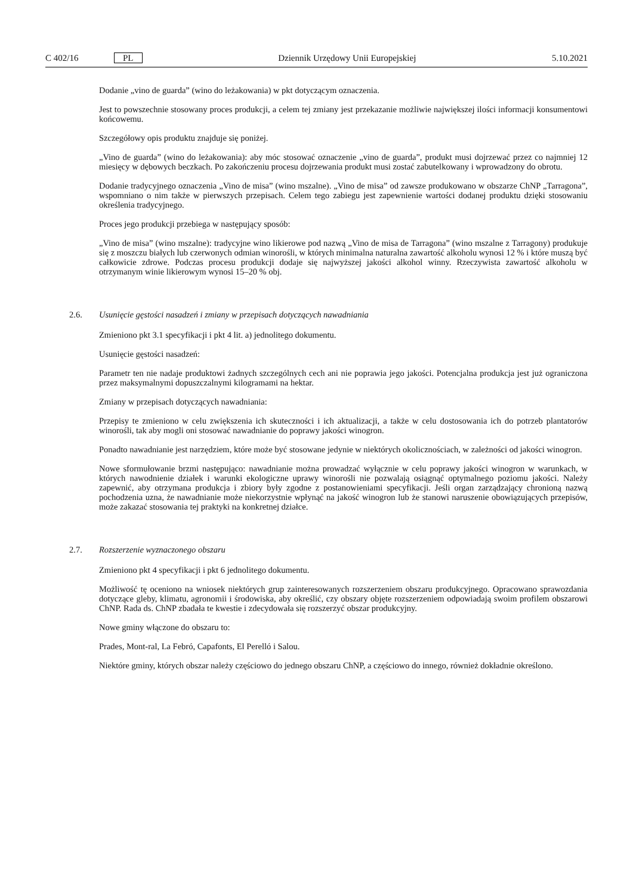C 402/16 PL Dziennik Urzędowy Unii Europejskiej 5.10.2021
Dodanie „vino de guarda” (wino do leżakowania) w pkt dotyczącym oznaczenia.
Jest to powszechnie stosowany proces produkcji, a celem tej zmiany jest przekazanie możliwie największej ilości informacji konsumentowi końcowemu.
Szczegółowy opis produktu znajduje się poniżej.
„Vino de guarda” (wino do leżakowania): aby móc stosować oznaczenie „vino de guarda”, produkt musi dojrzewać przez co najmniej 12 miesięcy w dębowych beczkach. Po zakończeniu procesu dojrzewania produkt musi zostać zabutelkowany i wprowadzony do obrotu.
Dodanie tradycyjnego oznaczenia „Vino de misa” (wino mszalne). „Vino de misa” od zawsze produkowano w obszarze ChNP „Tarragona”, wspomniano o nim także w pierwszych przepisach. Celem tego zabiegu jest zapewnienie wartości dodanej produktu dzięki stosowaniu określenia tradycyjnego.
Proces jego produkcji przebiega w następujący sposób:
„Vino de misa” (wino mszalne): tradycyjne wino likierowe pod nazwą „Vino de misa de Tarragona” (wino mszalne z Tarragony) produkuje się z moszczu białych lub czerwonych odmian winorośli, w których minimalna naturalna zawartość alkoholu wynosi 12 % i które muszą być całkowicie zdrowe. Podczas procesu produkcji dodaje się najwyższej jakości alkohol winny. Rzeczywista zawartość alkoholu w otrzymanym winie likierowym wynosi 15–20 % obj.
2.6. Usunięcie gęstości nasadzeń i zmiany w przepisach dotyczących nawadniania
Zmieniono pkt 3.1 specyfikacji i pkt 4 lit. a) jednolitego dokumentu.
Usunięcie gęstości nasadzeń:
Parametr ten nie nadaje produktowi żadnych szczególnych cech ani nie poprawia jego jakości. Potencjalna produkcja jest już ograniczona przez maksymalnymi dopuszczalnymi kilogramami na hektar.
Zmiany w przepisach dotyczących nawadniania:
Przepisy te zmieniono w celu zwiększenia ich skuteczności i ich aktualizacji, a także w celu dostosowania ich do potrzeb plantatorów winorośli, tak aby mogli oni stosować nawadnianie do poprawy jakości winogron.
Ponadto nawadnianie jest narzędziem, które może być stosowane jedynie w niektórych okolicznościach, w zależności od jakości winogron.
Nowe sformułowanie brzmi następująco: nawadnianie można prowadzać wyłącznie w celu poprawy jakości winogron w warunkach, w których nawodnienie działek i warunki ekologiczne uprawy winorośli nie pozwalają osiągnąć optymalnego poziomu jakości. Należy zapewnić, aby otrzymana produkcja i zbiory były zgodne z postanowieniami specyfikacji. Jeśli organ zarządzający chronioną nazwą pochodzenia uzna, że nawadnianie może niekorzystnie wpłynąć na jakość winogron lub że stanowi naruszenie obowiązujących przepisów, może zakazać stosowania tej praktyki na konkretnej działce.
2.7. Rozszerzenie wyznaczonego obszaru
Zmieniono pkt 4 specyfikacji i pkt 6 jednolitego dokumentu.
Możliwość tę oceniono na wniosek niektórych grup zainteresowanych rozszerzeniem obszaru produkcyjnego. Opracowano sprawozdania dotyczące gleby, klimatu, agronomii i środowiska, aby określić, czy obszary objęte rozszerzeniem odpowiadają swoim profilem obszarowi ChNP. Rada ds. ChNP zbadała te kwestie i zdecydowała się rozszerzyć obszar produkcyjny.
Nowe gminy włączone do obszaru to:
Prades, Mont-ral, La Febró, Capafonts, El Perelló i Salou.
Niektóre gminy, których obszar należy częściowo do jednego obszaru ChNP, a częściowo do innego, również dokładnie określono.